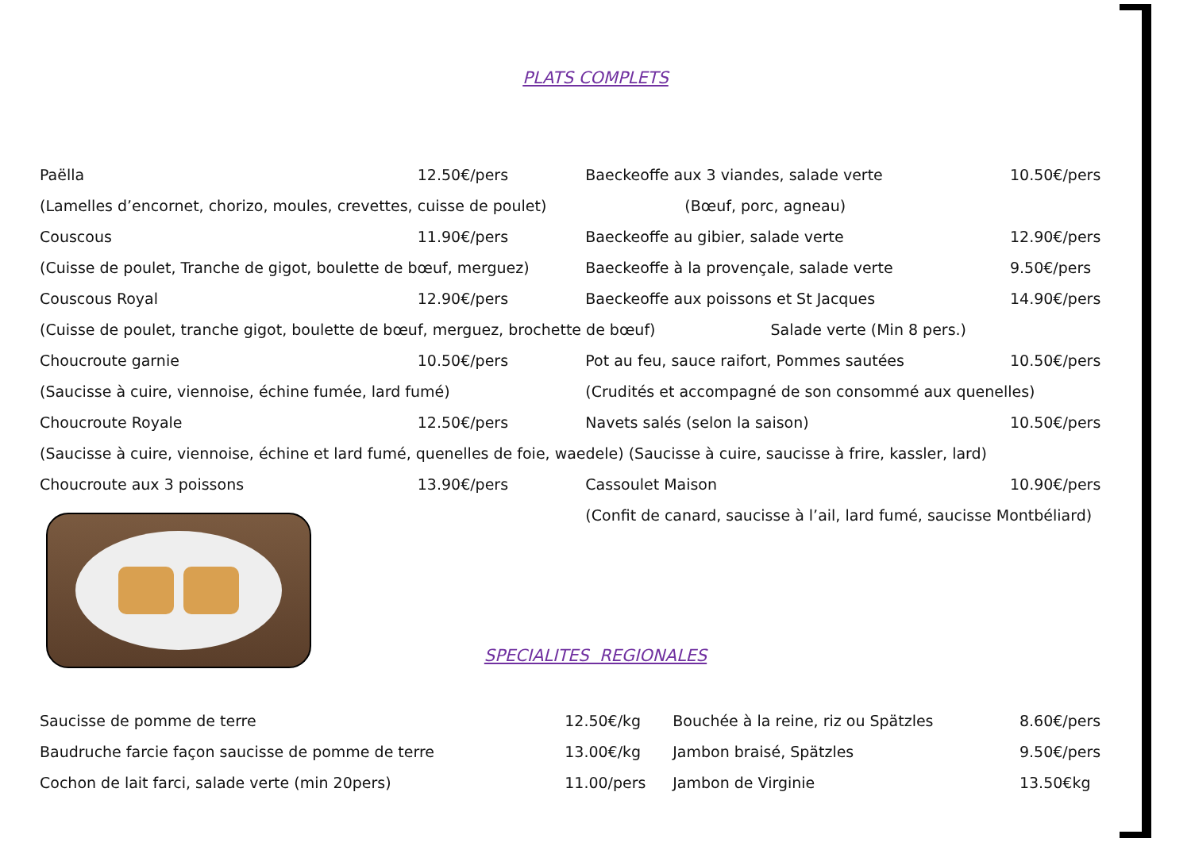PLATS COMPLETS
| Paëlla | 12.50€/pers | Baeckeoffe aux 3 viandes, salade verte | 10.50€/pers |
| (Lamelles d’encornet, chorizo, moules, crevettes, cuisse de poulet) | | (Bœuf, porc, agneau) | |
| Couscous | 11.90€/pers | Baeckeoffe au gibier, salade verte | 12.90€/pers |
| (Cuisse de poulet, Tranche de gigot, boulette de bœuf, merguez) | | Baeckeoffe à la provençale, salade verte | 9.50€/pers |
| Couscous Royal | 12.90€/pers | Baeckeoffe aux poissons et St Jacques | 14.90€/pers |
| (Cuisse de poulet, tranche gigot, boulette de bœuf, merguez, brochette de bœuf) Salade verte (Min 8 pers.) | | | |
| Choucroute garnie | 10.50€/pers | Pot au feu, sauce raifort, Pommes sautées | 10.50€/pers |
| (Saucisse à cuire, viennoise, échine fumée, lard fumé) | | (Crudités et accompagné de son consommé aux quenelles) | |
| Choucroute Royale | 12.50€/pers | Navets salés (selon la saison) | 10.50€/pers |
| (Saucisse à cuire, viennoise, échine et lard fumé, quenelles de foie, waedele) (Saucisse à cuire, saucisse à frire, kassler, lard) | | | |
| Choucroute aux 3 poissons | 13.90€/pers | Cassoulet Maison | 10.90€/pers |
| | | (Confit de canard, saucisse à l’ail, lard fumé, saucisse Montbéliard) | |
SPECIALITES REGIONALES
| Saucisse de pomme de terre | 12.50€/kg | Bouchée à la reine, riz ou Spätzles | 8.60€/pers |
| Baudruche farcie façon saucisse de pomme de terre | 13.00€/kg | Jambon braisé, Spätzles | 9.50€/pers |
| Cochon de lait farci, salade verte (min 20pers) | 11.00/pers | Jambon de Virginie | 13.50€kg |